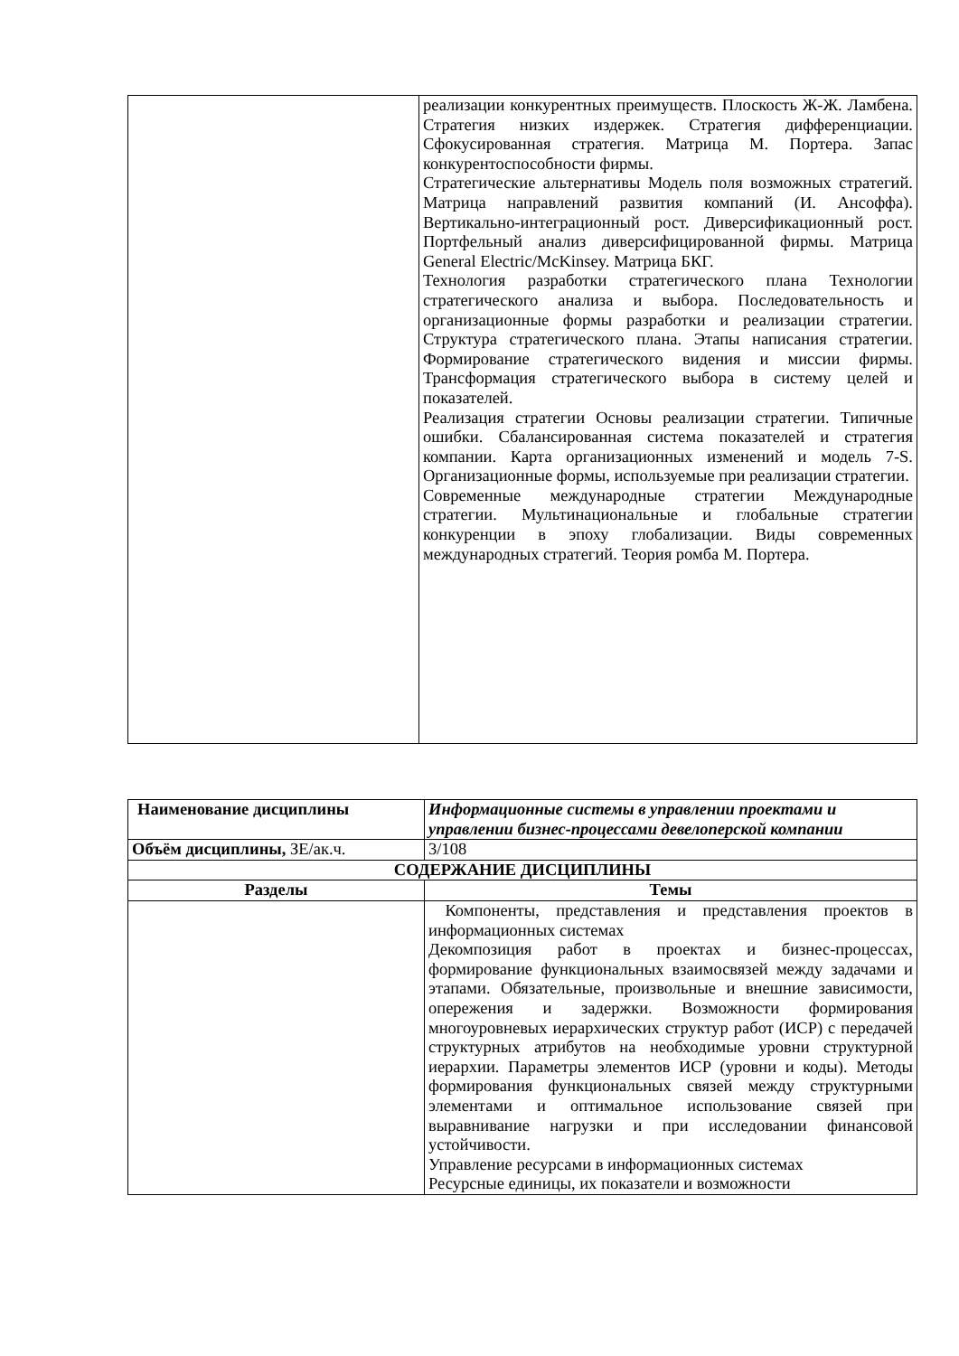| | реализации конкурентных преимуществ. Плоскость Ж-Ж. Ламбена. Стратегия низких издержек. Стратегия дифференциации. Сфокусированная стратегия. Матрица М. Портера. Запас конкурентоспособности фирмы. Стратегические альтернативы Модель поля возможных стратегий. Матрица направлений развития компаний (И. Ансоффа). Вертикально-интеграционный рост. Диверсификационный рост. Портфельный анализ диверсифицированной фирмы. Матрица General Electric/McKinsey. Матрица БКГ. Технология разработки стратегического плана Технологии стратегического анализа и выбора. Последовательность и организационные формы разработки и реализации стратегии. Структура стратегического плана. Этапы написания стратегии. Формирование стратегического видения и миссии фирмы. Трансформация стратегического выбора в систему целей и показателей. Реализация стратегии Основы реализации стратегии. Типичные ошибки. Сбалансированная система показателей и стратегия компании. Карта организационных изменений и модель 7-S. Организационные формы, используемые при реализации стратегии. Современные международные стратегии Международные стратегии. Мультинациональные и глобальные стратегии конкуренции в эпоху глобализации. Виды современных международных стратегий. Теория ромба М. Портера. |
| Наименование дисциплины | Информационные системы в управлении проектами и управлении бизнес-процессами девелоперской компании |
| Объём дисциплины, ЗЕ/ак.ч. | 3/108 |
| СОДЕРЖАНИЕ ДИСЦИПЛИНЫ | |
| Разделы | Темы |
| | Компоненты, представления и представления проектов в информационных системах Декомпозиция работ в проектах и бизнес-процессах, формирование функциональных взаимосвязей между задачами и этапами. Обязательные, произвольные и внешние зависимости, опережения и задержки. Возможности формирования многоуровневых иерархических структур работ (ИСР) с передачей структурных атрибутов на необходимые уровни структурной иерархии. Параметры элементов ИСР (уровни и коды). Методы формирования функциональных связей между структурными элементами и оптимальное использование связей при выравнивание нагрузки и при исследовании финансовой устойчивости. Управление ресурсами в информационных системах Ресурсные единицы, их показатели и возможности |